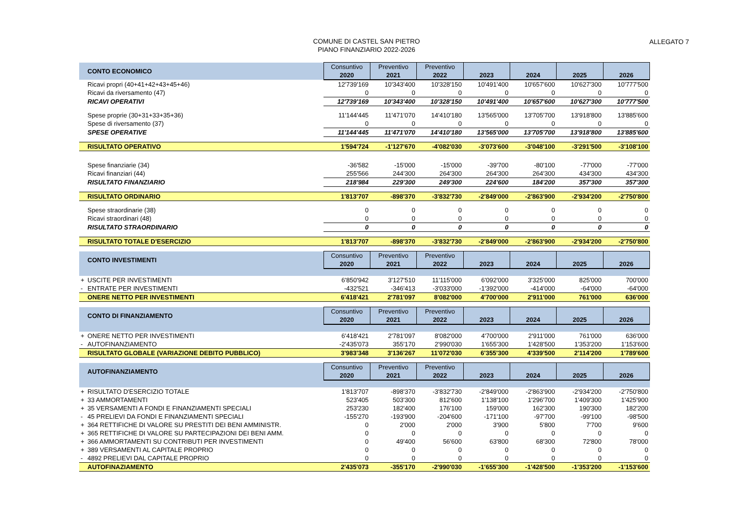COMUNE DI CASTEL SAN PIETRO
PIANO FINANZIARIO 2022-2026
ALLEGATO 7
| | CONTO ECONOMICO | Consuntivo 2020 | Preventivo 2021 | Preventivo 2022 | 2023 | 2024 | 2025 | 2026 |
| --- | --- | --- | --- | --- | --- | --- | --- | --- |
| | Ricavi propri (40+41+42+43+45+46) | 12'739'169 | 10'343'400 | 10'328'150 | 10'491'400 | 10'657'600 | 10'627'300 | 10'777'500 |
| | Ricavi da riversamento (47) | 0 | 0 | 0 | 0 | 0 | 0 | 0 |
| | RICAVI OPERATIVI | 12'739'169 | 10'343'400 | 10'328'150 | 10'491'400 | 10'657'600 | 10'627'300 | 10'777'500 |
| | Spese proprie (30+31+33+35+36) | 11'144'445 | 11'471'070 | 14'410'180 | 13'565'000 | 13'705'700 | 13'918'800 | 13'885'600 |
| | Spese di riversamento (37) | 0 | 0 | 0 | 0 | 0 | 0 | 0 |
| | SPESE OPERATIVE | 11'144'445 | 11'471'070 | 14'410'180 | 13'565'000 | 13'705'700 | 13'918'800 | 13'885'600 |
| | RISULTATO OPERATIVO | 1'594'724 | -1'127'670 | -4'082'030 | -3'073'600 | -3'048'100 | -3'291'500 | -3'108'100 |
| | Spese finanziarie (34) | -36'582 | -15'000 | -15'000 | -39'700 | -80'100 | -77'000 | -77'000 |
| | Ricavi finanziari (44) | 255'566 | 244'300 | 264'300 | 264'300 | 264'300 | 434'300 | 434'300 |
| | RISULTATO FINANZIARIO | 218'984 | 229'300 | 249'300 | 224'600 | 184'200 | 357'300 | 357'300 |
| | RISULTATO ORDINARIO | 1'813'707 | -898'370 | -3'832'730 | -2'849'000 | -2'863'900 | -2'934'200 | -2'750'800 |
| | Spese straordinarie (38) | 0 | 0 | 0 | 0 | 0 | 0 | 0 |
| | Ricavi straordinari (48) | 0 | 0 | 0 | 0 | 0 | 0 | 0 |
| | RISULTATO STRAORDINARIO | 0 | 0 | 0 | 0 | 0 | 0 | 0 |
| | RISULTATO TOTALE D'ESERCIZIO | 1'813'707 | -898'370 | -3'832'730 | -2'849'000 | -2'863'900 | -2'934'200 | -2'750'800 |
| | CONTO INVESTIMENTI | Consuntivo 2020 | Preventivo 2021 | Preventivo 2022 | 2023 | 2024 | 2025 | 2026 |
| + | USCITE PER INVESTIMENTI | 6'850'942 | 3'127'510 | 11'115'000 | 6'092'000 | 3'325'000 | 825'000 | 700'000 |
| - | ENTRATE PER INVESTIMENTI | -432'521 | -346'413 | -3'033'000 | -1'392'000 | -414'000 | -64'000 | -64'000 |
| | ONERE NETTO PER INVESTIMENTI | 6'418'421 | 2'781'097 | 8'082'000 | 4'700'000 | 2'911'000 | 761'000 | 636'000 |
| | CONTO DI FINANZIAMENTO | Consuntivo 2020 | Preventivo 2021 | Preventivo 2022 | 2023 | 2024 | 2025 | 2026 |
| + | ONERE NETTO PER INVESTIMENTI | 6'418'421 | 2'781'097 | 8'082'000 | 4'700'000 | 2'911'000 | 761'000 | 636'000 |
| - | AUTOFINANZIAMENTO | -2'435'073 | 355'170 | 2'990'030 | 1'655'300 | 1'428'500 | 1'353'200 | 1'153'600 |
| | RISULTATO GLOBALE (VARIAZIONE DEBITO PUBBLICO) | 3'983'348 | 3'136'267 | 11'072'030 | 6'355'300 | 4'339'500 | 2'114'200 | 1'789'600 |
| | AUTOFINANZIAMENTO | Consuntivo 2020 | Preventivo 2021 | Preventivo 2022 | 2023 | 2024 | 2025 | 2026 |
| + | RISULTATO D'ESERCIZIO TOTALE | 1'813'707 | -898'370 | -3'832'730 | -2'849'000 | -2'863'900 | -2'934'200 | -2'750'800 |
| + | 33 AMMORTAMENTI | 523'405 | 503'300 | 812'600 | 1'138'100 | 1'296'700 | 1'409'300 | 1'425'900 |
| + | 35 VERSAMENTI A FONDI E FINANZIAMENTI SPECIALI | 253'230 | 182'400 | 176'100 | 159'000 | 162'300 | 190'300 | 182'200 |
| - | 45 PRELIEVI DA FONDI E FINANZIAMENTI SPECIALI | -155'270 | -193'900 | -204'600 | -171'100 | -97'700 | -99'100 | -98'500 |
| + | 364 RETTIFICHE DI VALORE SU PRESTITI DEI BENI AMMINISTR. | 0 | 2'000 | 2'000 | 3'900 | 5'800 | 7'700 | 9'600 |
| + | 365 RETTIFICHE DI VALORE SU PARTECIPAZIONI DEI BENI AMM. | 0 | 0 | 0 | 0 | 0 | 0 | 0 |
| + | 366 AMMORTAMENTI SU CONTRIBUTI PER INVESTIMENTI | 0 | 49'400 | 56'600 | 63'800 | 68'300 | 72'800 | 78'000 |
| + | 389 VERSAMENTI AL CAPITALE PROPRIO | 0 | 0 | 0 | 0 | 0 | 0 | 0 |
| - | 4892 PRELIEVI DAL CAPITALE PROPRIO | 0 | 0 | 0 | 0 | 0 | 0 | 0 |
| | AUTOFINAZIAMENTO | 2'435'073 | -355'170 | -2'990'030 | -1'655'300 | -1'428'500 | -1'353'200 | -1'153'600 |